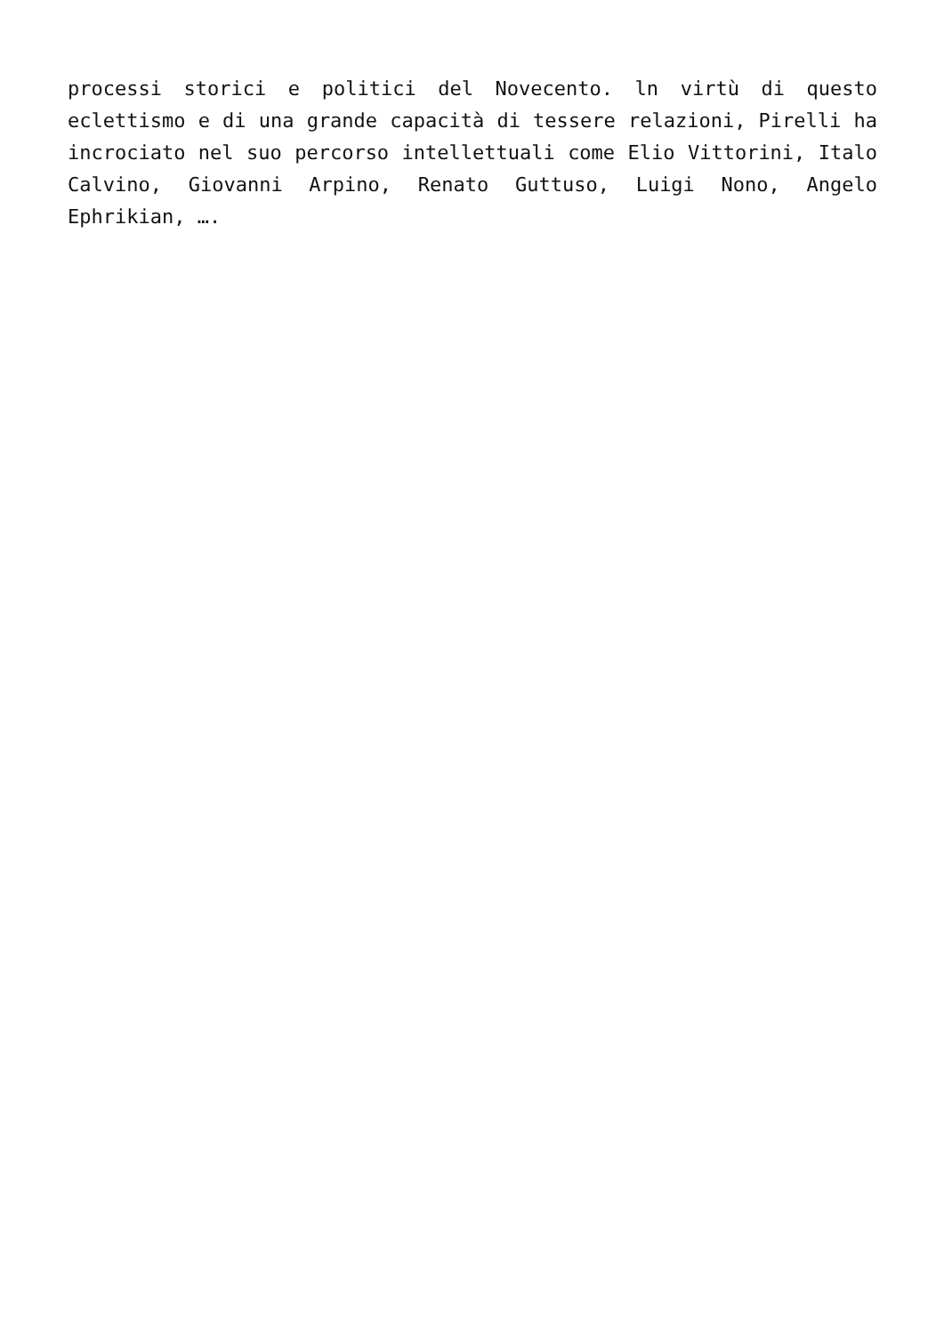processi storici e politici del Novecento. ln virtù di questo eclettismo e di una grande capacità di tessere relazioni, Pirelli ha incrociato nel suo percorso intellettuali come Elio Vittorini, Italo Calvino, Giovanni Arpino, Renato Guttuso, Luigi Nono, Angelo Ephrikian, ….